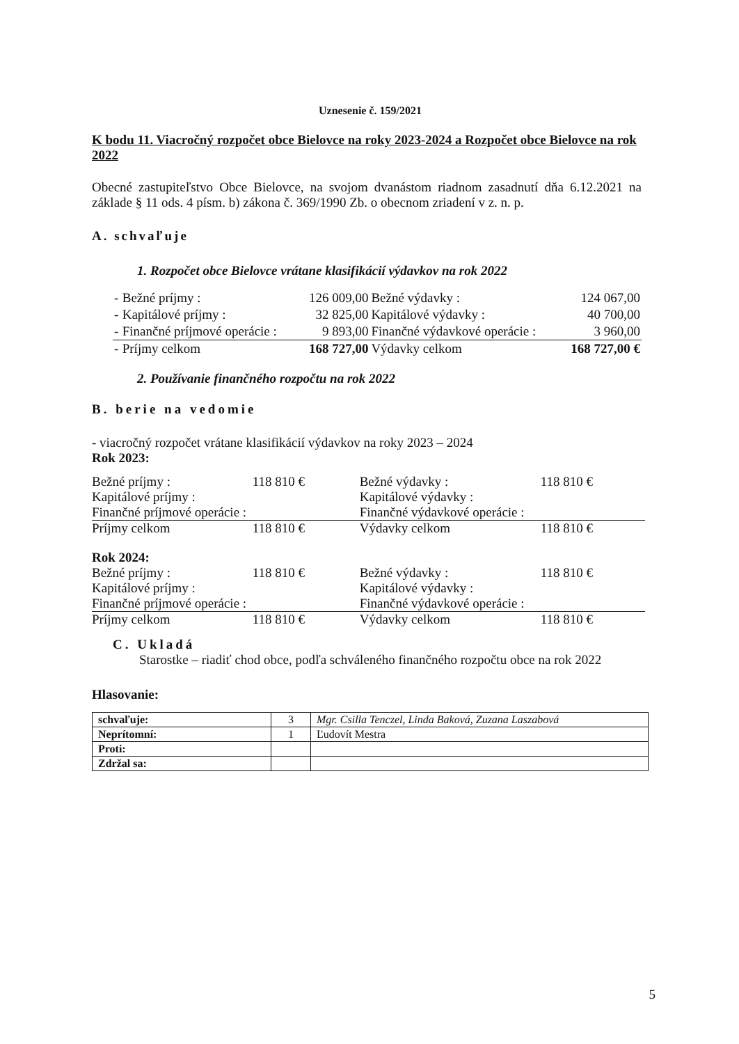Uznesenie č. 159/2021
K bodu 11. Viacročný rozpočet obce Bielovce na roky 2023-2024 a Rozpočet obce Bielovce na rok 2022
Obecné zastupiteľstvo Obce Bielovce, na svojom dvanástom riadnom zasadnutí dňa 6.12.2021 na základe § 11 ods. 4 písm. b) zákona č. 369/1990 Zb. o obecnom zriadení v z. n. p.
A. schvaľuje
1. Rozpočet obce Bielovce vrátane klasifikácií výdavkov na rok 2022
| - | Bežné príjmy : | 126 009,00 | Bežné výdavky : | 124 067,00 |
| - | Kapitálové príjmy : | 32 825,00 | Kapitálové výdavky : | 40 700,00 |
| - | Finančné príjmové operácie : | 9 893,00 | Finančné výdavkové operácie : | 3 960,00 |
| - | Príjmy celkom | 168 727,00 | Výdavky celkom | 168 727,00 € |
2. Používanie finančného rozpočtu na rok 2022
B. berie na vedomie
- viacročný rozpočet vrátane klasifikácií výdavkov na roky 2023 – 2024
Rok 2023:
| Bežné príjmy : | 118 810 € | Bežné výdavky : | 118 810 € |
| Kapitálové príjmy : | | Kapitálové výdavky : | |
| Finančné príjmové operácie : | | Finančné výdavkové operácie : | |
| Príjmy celkom | 118 810 € | Výdavky celkom | 118 810 € |
Rok 2024:
| Bežné príjmy : | 118 810 € | Bežné výdavky : | 118 810 € |
| Kapitálové príjmy : | | Kapitálové výdavky : | |
| Finančné príjmové operácie : | | Finančné výdavkové operácie : | |
| Príjmy celkom | 118 810 € | Výdavky celkom | 118 810 € |
C. Ukladá
Starostke – riadiť chod obce, podľa schváleného finančného rozpočtu obce na rok 2022
Hlasovanie:
| schvaľuje: | 3 | Mgr. Csilla Tenczel, Linda Baková, Zuzana Laszabová |
| Neprítomní: | 1 | Ľudovít Mestra |
| Proti: | | |
| Zdržal sa: | | |
5